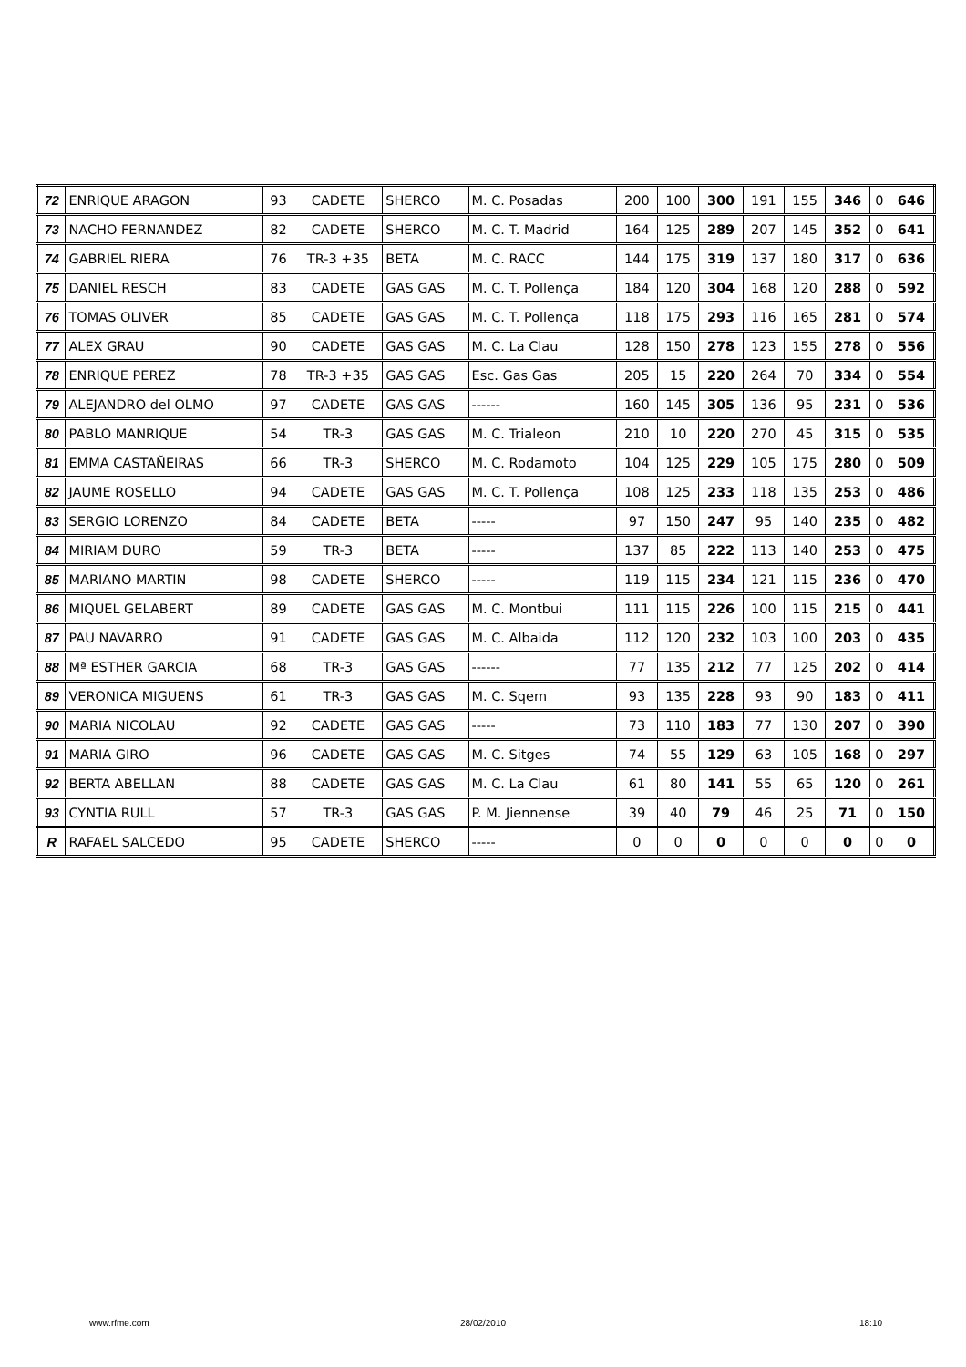| 72 | ENRIQUE ARAGON | 93 | CADETE | SHERCO | M. C. Posadas | 200 | 100 | 300 | 191 | 155 | 346 | 0 | 646 |
| 73 | NACHO FERNANDEZ | 82 | CADETE | SHERCO | M. C. T. Madrid | 164 | 125 | 289 | 207 | 145 | 352 | 0 | 641 |
| 74 | GABRIEL RIERA | 76 | TR-3 +35 | BETA | M. C. RACC | 144 | 175 | 319 | 137 | 180 | 317 | 0 | 636 |
| 75 | DANIEL RESCH | 83 | CADETE | GAS GAS | M. C. T. Pollença | 184 | 120 | 304 | 168 | 120 | 288 | 0 | 592 |
| 76 | TOMAS OLIVER | 85 | CADETE | GAS GAS | M. C. T. Pollença | 118 | 175 | 293 | 116 | 165 | 281 | 0 | 574 |
| 77 | ALEX GRAU | 90 | CADETE | GAS GAS | M. C. La Clau | 128 | 150 | 278 | 123 | 155 | 278 | 0 | 556 |
| 78 | ENRIQUE PEREZ | 78 | TR-3 +35 | GAS GAS | Esc. Gas Gas | 205 | 15 | 220 | 264 | 70 | 334 | 0 | 554 |
| 79 | ALEJANDRO del OLMO | 97 | CADETE | GAS GAS | ------ | 160 | 145 | 305 | 136 | 95 | 231 | 0 | 536 |
| 80 | PABLO MANRIQUE | 54 | TR-3 | GAS GAS | M. C. Trialeon | 210 | 10 | 220 | 270 | 45 | 315 | 0 | 535 |
| 81 | EMMA CASTAÑEIRAS | 66 | TR-3 | SHERCO | M. C. Rodamoto | 104 | 125 | 229 | 105 | 175 | 280 | 0 | 509 |
| 82 | JAUME ROSELLO | 94 | CADETE | GAS GAS | M. C. T. Pollença | 108 | 125 | 233 | 118 | 135 | 253 | 0 | 486 |
| 83 | SERGIO LORENZO | 84 | CADETE | BETA | ----- | 97 | 150 | 247 | 95 | 140 | 235 | 0 | 482 |
| 84 | MIRIAM DURO | 59 | TR-3 | BETA | ----- | 137 | 85 | 222 | 113 | 140 | 253 | 0 | 475 |
| 85 | MARIANO MARTIN | 98 | CADETE | SHERCO | ----- | 119 | 115 | 234 | 121 | 115 | 236 | 0 | 470 |
| 86 | MIQUEL GELABERT | 89 | CADETE | GAS GAS | M. C. Montbui | 111 | 115 | 226 | 100 | 115 | 215 | 0 | 441 |
| 87 | PAU NAVARRO | 91 | CADETE | GAS GAS | M. C. Albaida | 112 | 120 | 232 | 103 | 100 | 203 | 0 | 435 |
| 88 | Mª ESTHER GARCIA | 68 | TR-3 | GAS GAS | ------ | 77 | 135 | 212 | 77 | 125 | 202 | 0 | 414 |
| 89 | VERONICA MIGUENS | 61 | TR-3 | GAS GAS | M. C. Sqem | 93 | 135 | 228 | 93 | 90 | 183 | 0 | 411 |
| 90 | MARIA NICOLAU | 92 | CADETE | GAS GAS | ----- | 73 | 110 | 183 | 77 | 130 | 207 | 0 | 390 |
| 91 | MARIA GIRO | 96 | CADETE | GAS GAS | M. C. Sitges | 74 | 55 | 129 | 63 | 105 | 168 | 0 | 297 |
| 92 | BERTA ABELLAN | 88 | CADETE | GAS GAS | M. C. La Clau | 61 | 80 | 141 | 55 | 65 | 120 | 0 | 261 |
| 93 | CYNTIA RULL | 57 | TR-3 | GAS GAS | P. M. Jiennense | 39 | 40 | 79 | 46 | 25 | 71 | 0 | 150 |
| R | RAFAEL SALCEDO | 95 | CADETE | SHERCO | ----- | 0 | 0 | 0 | 0 | 0 | 0 | 0 | 0 |
www.rfme.com 28/02/2010 18:10